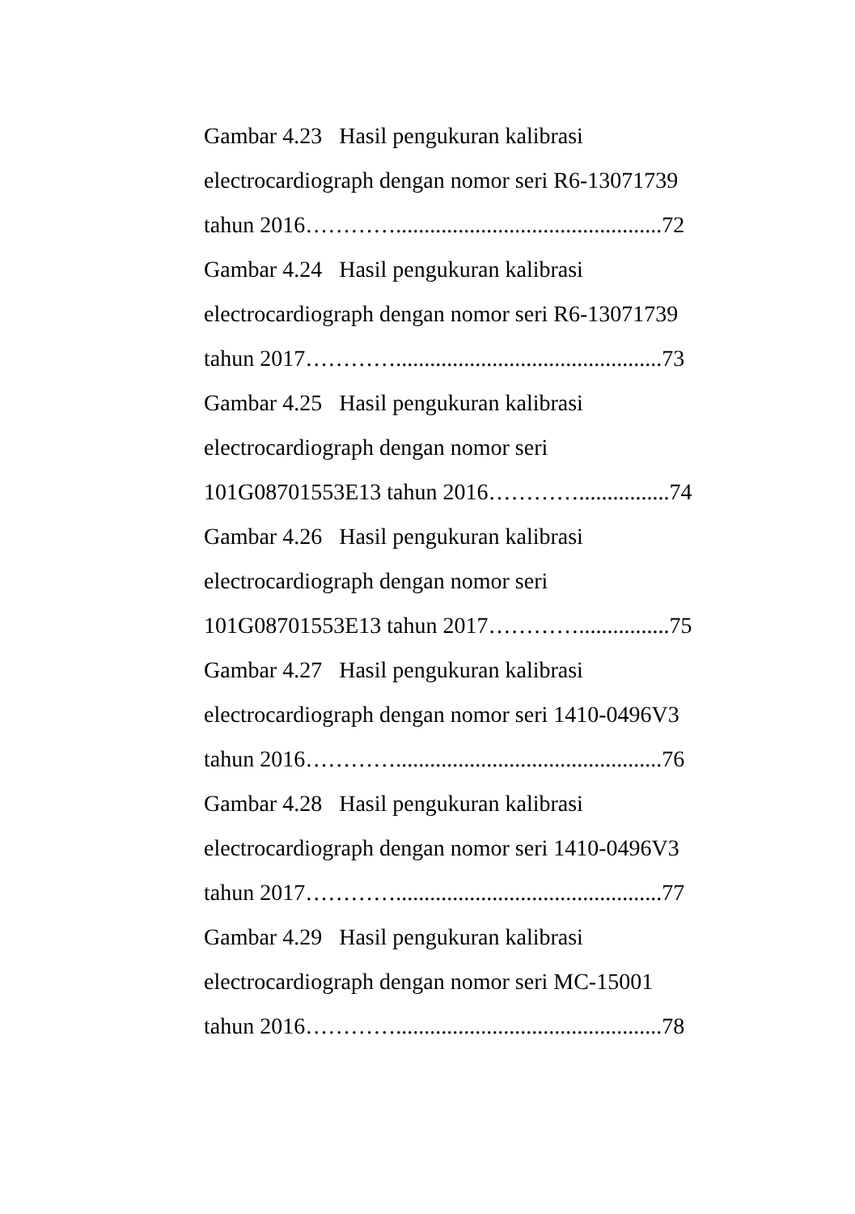Gambar 4.23 Hasil pengukuran kalibrasi
electrocardiograph dengan nomor seri R6-13071739
tahun 2016…………...............................................72
Gambar 4.24 Hasil pengukuran kalibrasi
electrocardiograph dengan nomor seri R6-13071739
tahun 2017…………...............................................73
Gambar 4.25 Hasil pengukuran kalibrasi
electrocardiograph dengan nomor seri
101G08701553E13 tahun 2016…………................74
Gambar 4.26 Hasil pengukuran kalibrasi
electrocardiograph dengan nomor seri
101G08701553E13 tahun 2017…………................75
Gambar 4.27 Hasil pengukuran kalibrasi
electrocardiograph dengan nomor seri 1410-0496V3
tahun 2016…………...............................................76
Gambar 4.28 Hasil pengukuran kalibrasi
electrocardiograph dengan nomor seri 1410-0496V3
tahun 2017…………...............................................77
Gambar 4.29 Hasil pengukuran kalibrasi
electrocardiograph dengan nomor seri MC-15001
tahun 2016…………...............................................78